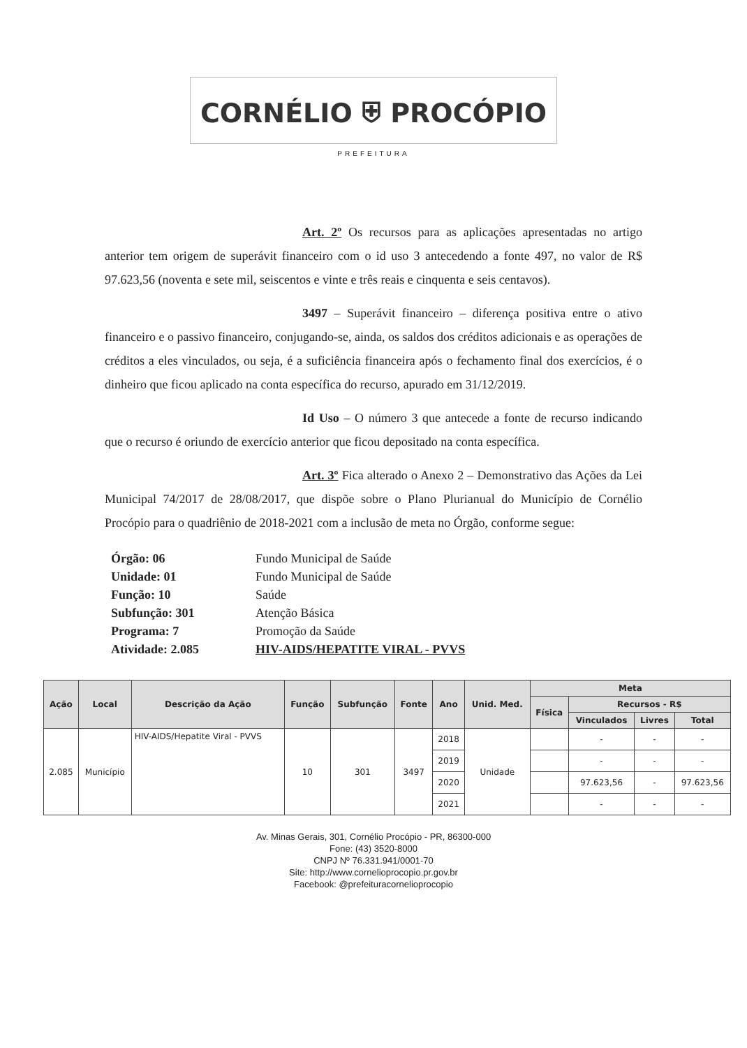CORNÉLIO ⛨ PROCÓPIO
PREFEITURA
Art. 2º Os recursos para as aplicações apresentadas no artigo anterior tem origem de superávit financeiro com o id uso 3 antecedendo a fonte 497, no valor de R$ 97.623,56 (noventa e sete mil, seiscentos e vinte e três reais e cinquenta e seis centavos).
3497 – Superávit financeiro – diferença positiva entre o ativo financeiro e o passivo financeiro, conjugando-se, ainda, os saldos dos créditos adicionais e as operações de créditos a eles vinculados, ou seja, é a suficiência financeira após o fechamento final dos exercícios, é o dinheiro que ficou aplicado na conta específica do recurso, apurado em 31/12/2019.
Id Uso – O número 3 que antecede a fonte de recurso indicando que o recurso é oriundo de exercício anterior que ficou depositado na conta específica.
Art. 3º Fica alterado o Anexo 2 – Demonstrativo das Ações da Lei Municipal 74/2017 de 28/08/2017, que dispõe sobre o Plano Plurianual do Município de Cornélio Procópio para o quadriênio de 2018-2021 com a inclusão de meta no Órgão, conforme segue:
| Órgão: 06 | Fundo Municipal de Saúde |
| Unidade: 01 | Fundo Municipal de Saúde |
| Função: 10 | Saúde |
| Subfunção: 301 | Atenção Básica |
| Programa: 7 | Promoção da Saúde |
| Atividade: 2.085 | HIV-AIDS/HEPATITE VIRAL - PVVS |
| Ação | Local | Descrição da Ação | Função | Subfunção | Fonte | Ano | Unid. Med. | Meta | | | |
| --- | --- | --- | --- | --- | --- | --- | --- | --- | --- | --- | --- |
| | | | | | | | | Física | Recursos - R$ | | |
| | | | | | | | | | Vinculados | Livres | Total |
| 2.085 | Município | HIV-AIDS/Hepatite Viral - PVVS | 10 | 301 | 3497 | 2018 | Unidade | | - | - | - |
| | | | | | | 2019 | | | - | - | - |
| | | | | | | 2020 | | | 97.623,56 | - | 97.623,56 |
| | | | | | | 2021 | | | - | - | - |
Av. Minas Gerais, 301, Cornélio Procópio - PR, 86300-000
Fone: (43) 3520-8000
CNPJ Nº 76.331.941/0001-70
Site: http://www.cornelioprocopio.pr.gov.br
Facebook: @prefeituracornelioprocopio